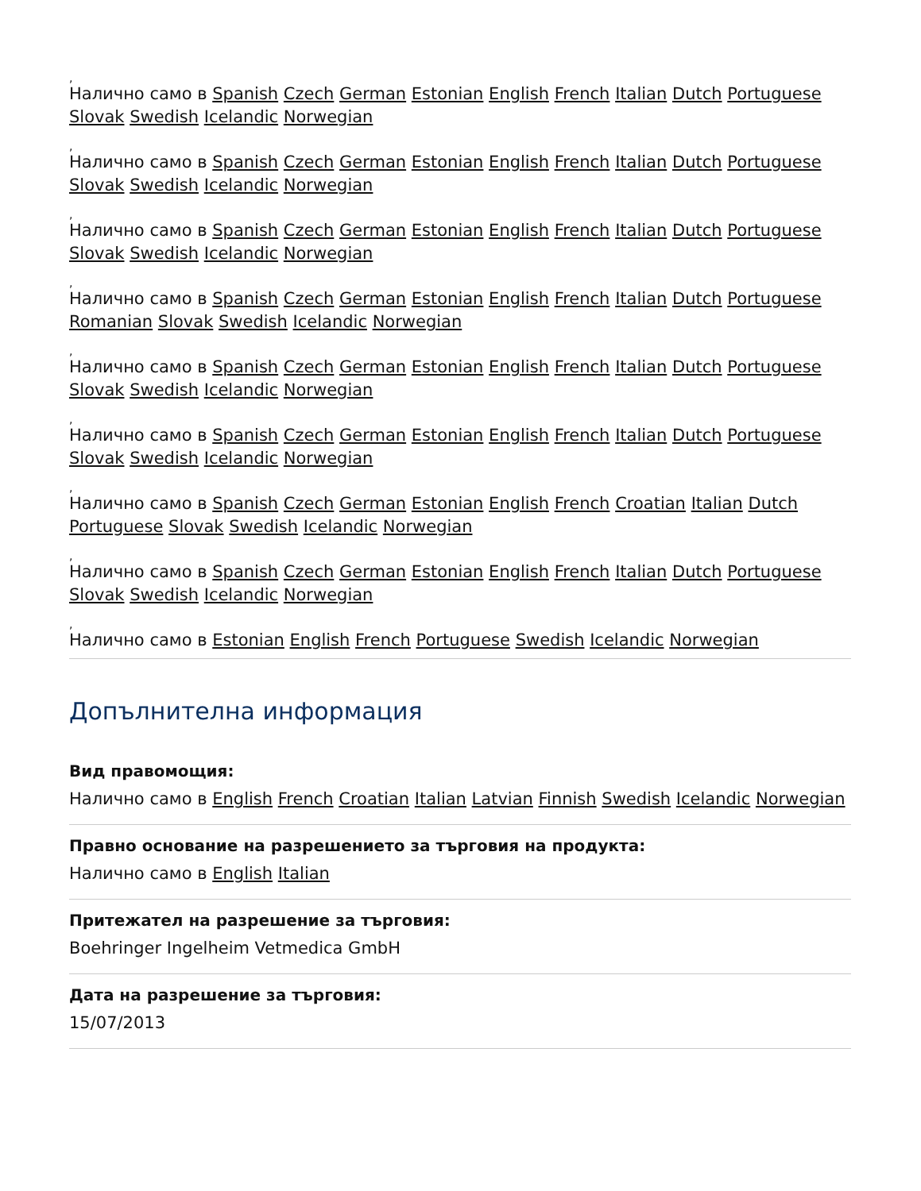,
Налично само в Spanish Czech German Estonian English French Italian Dutch Portuguese Slovak Swedish Icelandic Norwegian
,
Налично само в Spanish Czech German Estonian English French Italian Dutch Portuguese Slovak Swedish Icelandic Norwegian
,
Налично само в Spanish Czech German Estonian English French Italian Dutch Portuguese Slovak Swedish Icelandic Norwegian
,
Налично само в Spanish Czech German Estonian English French Italian Dutch Portuguese Romanian Slovak Swedish Icelandic Norwegian
,
Налично само в Spanish Czech German Estonian English French Italian Dutch Portuguese Slovak Swedish Icelandic Norwegian
,
Налично само в Spanish Czech German Estonian English French Italian Dutch Portuguese Slovak Swedish Icelandic Norwegian
,
Налично само в Spanish Czech German Estonian English French Croatian Italian Dutch Portuguese Slovak Swedish Icelandic Norwegian
,
Налично само в Spanish Czech German Estonian English French Italian Dutch Portuguese Slovak Swedish Icelandic Norwegian
,
Налично само в Estonian English French Portuguese Swedish Icelandic Norwegian
Допълнителна информация
Вид правомощия:
Налично само в English French Croatian Italian Latvian Finnish Swedish Icelandic Norwegian
Правно основание на разрешението за търговия на продукта:
Налично само в English Italian
Притежател на разрешение за търговия:
Boehringer Ingelheim Vetmedica GmbH
Дата на разрешение за търговия:
15/07/2013